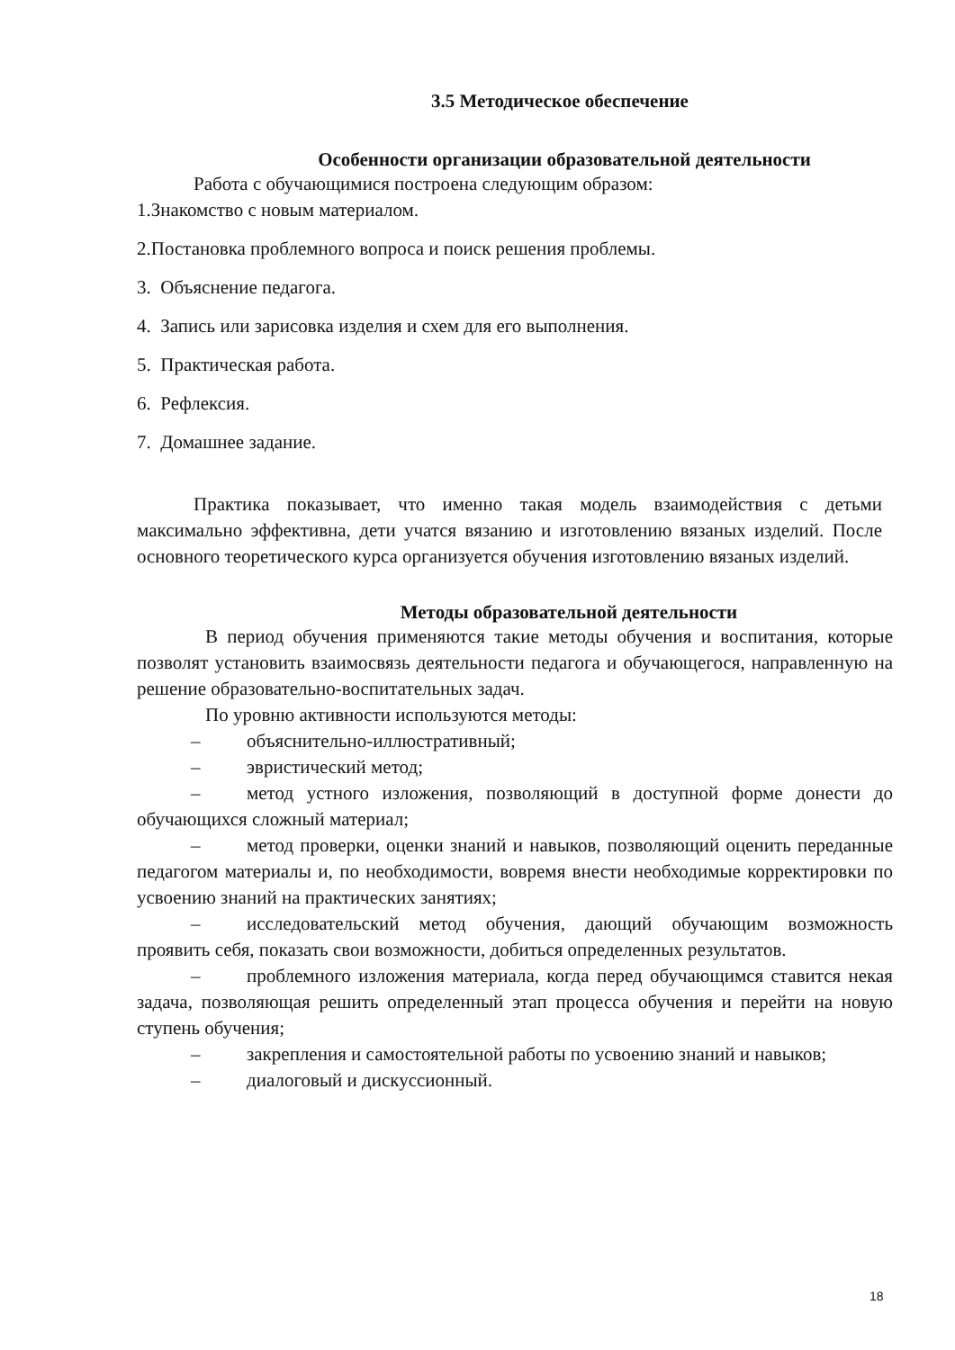3.5 Методическое обеспечение
Особенности организации образовательной деятельности
Работа с обучающимися построена следующим образом:
1.Знакомство с новым материалом.
2.Постановка проблемного вопроса и поиск решения проблемы.
3. Объяснение педагога.
4. Запись или зарисовка изделия и схем для его выполнения.
5. Практическая работа.
6. Рефлексия.
7. Домашнее задание.
Практика показывает, что именно такая модель взаимодействия с детьми максимально эффективна, дети учатся вязанию и изготовлению вязаных изделий. После основного теоретического курса организуется обучения изготовлению вязаных изделий.
Методы образовательной деятельности
В период обучения применяются такие методы обучения и воспитания, которые позволят установить взаимосвязь деятельности педагога и обучающегося, направленную на решение образовательно-воспитательных задач.
По уровню активности используются методы:
– объяснительно-иллюстративный;
– эвристический метод;
– метод устного изложения, позволяющий в доступной форме донести до обучающихся сложный материал;
– метод проверки, оценки знаний и навыков, позволяющий оценить переданные педагогом материалы и, по необходимости, вовремя внести необходимые корректировки по усвоению знаний на практических занятиях;
– исследовательский метод обучения, дающий обучающим возможность проявить себя, показать свои возможности, добиться определенных результатов.
– проблемного изложения материала, когда перед обучающимся ставится некая задача, позволяющая решить определенный этап процесса обучения и перейти на новую ступень обучения;
– закрепления и самостоятельной работы по усвоению знаний и навыков;
– диалоговый и дискуссионный.
18